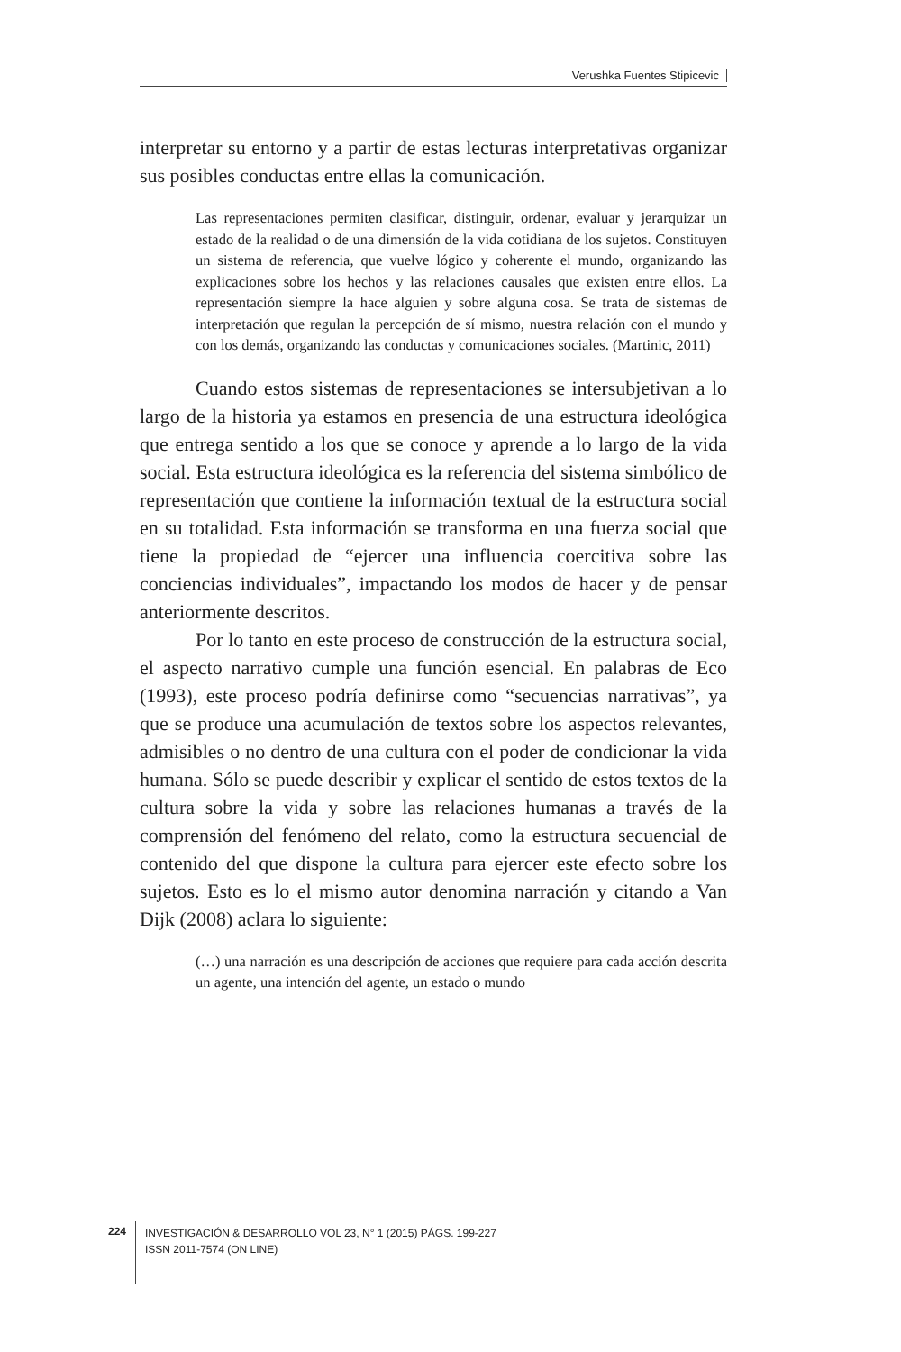Verushka Fuentes Stipicevic
interpretar su entorno y a partir de estas lecturas interpretativas organizar sus posibles conductas entre ellas la comunicación.
Las representaciones permiten clasificar, distinguir, ordenar, evaluar y jerarquizar un estado de la realidad o de una dimensión de la vida cotidiana de los sujetos. Constituyen un sistema de referencia, que vuelve lógico y coherente el mundo, organizando las explicaciones sobre los hechos y las relaciones causales que existen entre ellos. La representación siempre la hace alguien y sobre alguna cosa. Se trata de sistemas de interpretación que regulan la percepción de sí mismo, nuestra relación con el mundo y con los demás, organizando las conductas y comunicaciones sociales. (Martinic, 2011)
Cuando estos sistemas de representaciones se intersubjetivan a lo largo de la historia ya estamos en presencia de una estructura ideológica que entrega sentido a los que se conoce y aprende a lo largo de la vida social. Esta estructura ideológica es la referencia del sistema simbólico de representación que contiene la información textual de la estructura social en su totalidad. Esta información se transforma en una fuerza social que tiene la propiedad de “ejercer una influencia coercitiva sobre las conciencias individuales”, impactando los modos de hacer y de pensar anteriormente descritos.
Por lo tanto en este proceso de construcción de la estructura social, el aspecto narrativo cumple una función esencial. En palabras de Eco (1993), este proceso podría definirse como “secuencias narrativas”, ya que se produce una acumulación de textos sobre los aspectos relevantes, admisibles o no dentro de una cultura con el poder de condicionar la vida humana. Sólo se puede describir y explicar el sentido de estos textos de la cultura sobre la vida y sobre las relaciones humanas a través de la comprensión del fenómeno del relato, como la estructura secuencial de contenido del que dispone la cultura para ejercer este efecto sobre los sujetos. Esto es lo el mismo autor denomina narración y citando a Van Dijk (2008) aclara lo siguiente:
(…) una narración es una descripción de acciones que requiere para cada acción descrita un agente, una intención del agente, un estado o mundo
224
INVESTIGACIÓN & DESARROLLO VOL 23, N° 1 (2015) PÁGS. 199-227
ISSN 2011-7574 (ON LINE)